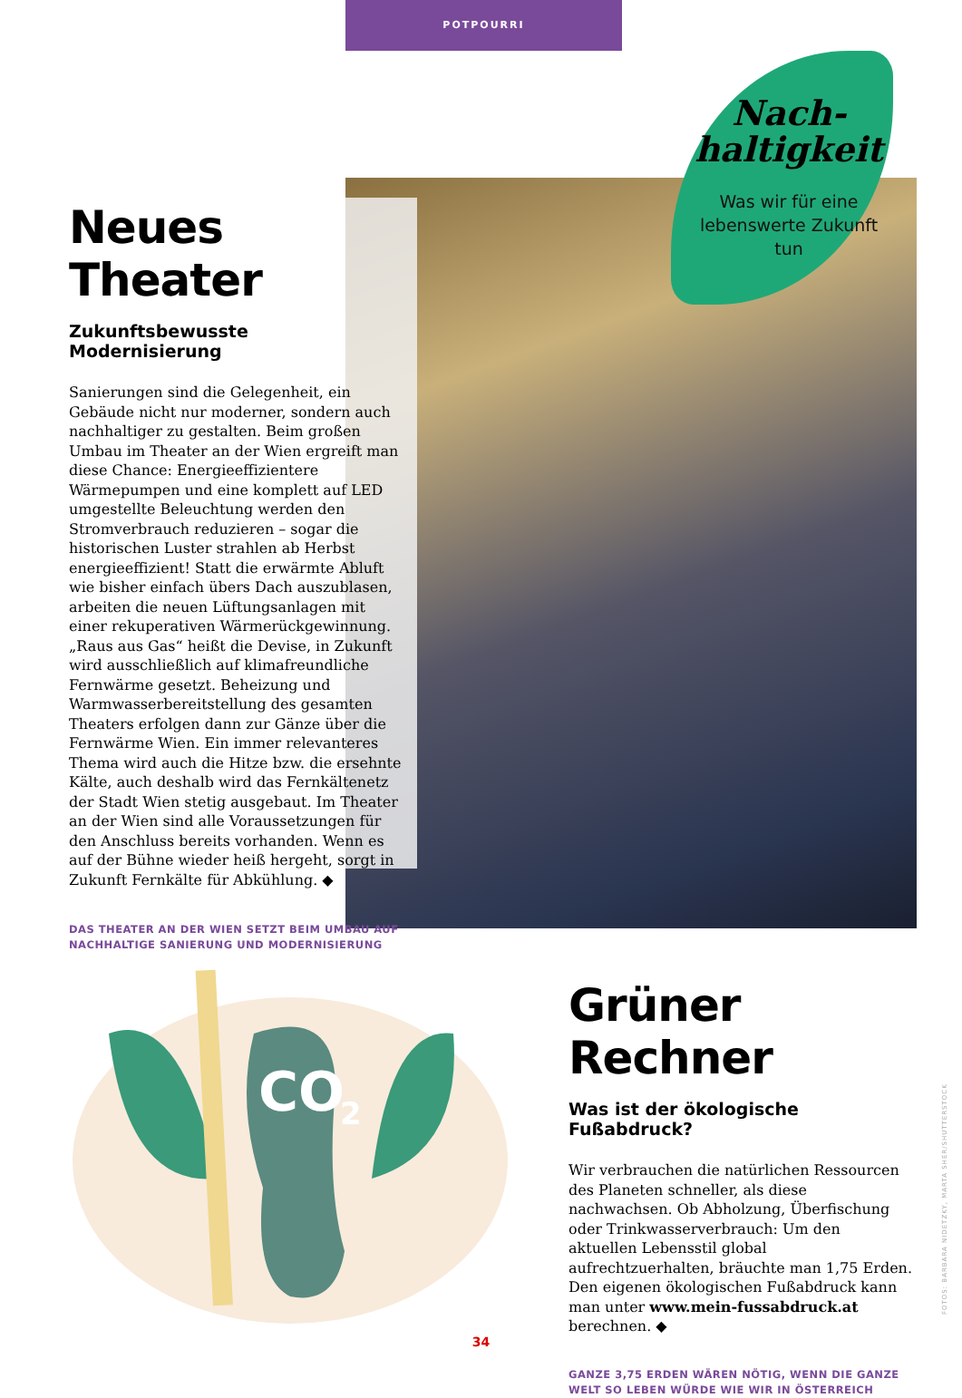POTPOURRI
Nach-
haltigkeit
Was wir für eine lebenswerte Zukunft tun
Neues Theater
Zukunftsbewusste Modernisierung
Sanierungen sind die Gelegenheit, ein Gebäude nicht nur moderner, sondern auch nachhaltiger zu gestalten. Beim großen Umbau im Theater an der Wien ergreift man diese Chance: Energieeffizientere Wärmepumpen und eine komplett auf LED umgestellte Beleuchtung werden den Stromverbrauch reduzieren – sogar die historischen Luster strahlen ab Herbst energieeffizient! Statt die erwärmte Abluft wie bisher einfach übers Dach auszublasen, arbeiten die neuen Lüftungsanlagen mit einer rekuperativen Wärmerückgewinnung. „Raus aus Gas“ heißt die Devise, in Zukunft wird ausschließlich auf klimafreundliche Fernwärme gesetzt. Beheizung und Warmwasserbereitstellung des gesamten Theaters erfolgen dann zur Gänze über die Fernwärme Wien. Ein immer relevanteres Thema wird auch die Hitze bzw. die ersehnte Kälte, auch deshalb wird das Fernkältenetz der Stadt Wien stetig ausgebaut. Im Theater an der Wien sind alle Voraussetzungen für den Anschluss bereits vorhanden. Wenn es auf der Bühne wieder heiß hergeht, sorgt in Zukunft Fernkälte für Abkühlung. ◆
DAS THEATER AN DER WIEN SETZT BEIM UMBAU AUF NACHHALTIGE SANIERUNG UND MODERNISIERUNG
CO
2
Grüner Rechner
Was ist der ökologische Fußabdruck?
Wir verbrauchen die natürlichen Ressourcen des Planeten schneller, als diese nachwachsen. Ob Abholzung, Überfischung oder Trinkwasserverbrauch: Um den aktuellen Lebensstil global aufrechtzuerhalten, bräuchte man 1,75 Erden. Den eigenen ökologischen Fußabdruck kann man unter www.mein-fussabdruck.at berechnen. ◆
GANZE 3,75 ERDEN WÄREN NÖTIG, WENN DIE GANZE WELT SO LEBEN WÜRDE WIE WIR IN ÖSTERREICH
FOTOS: BARBARA NIDETZKY, MARTA SHER/SHUTTERSTOCK
34